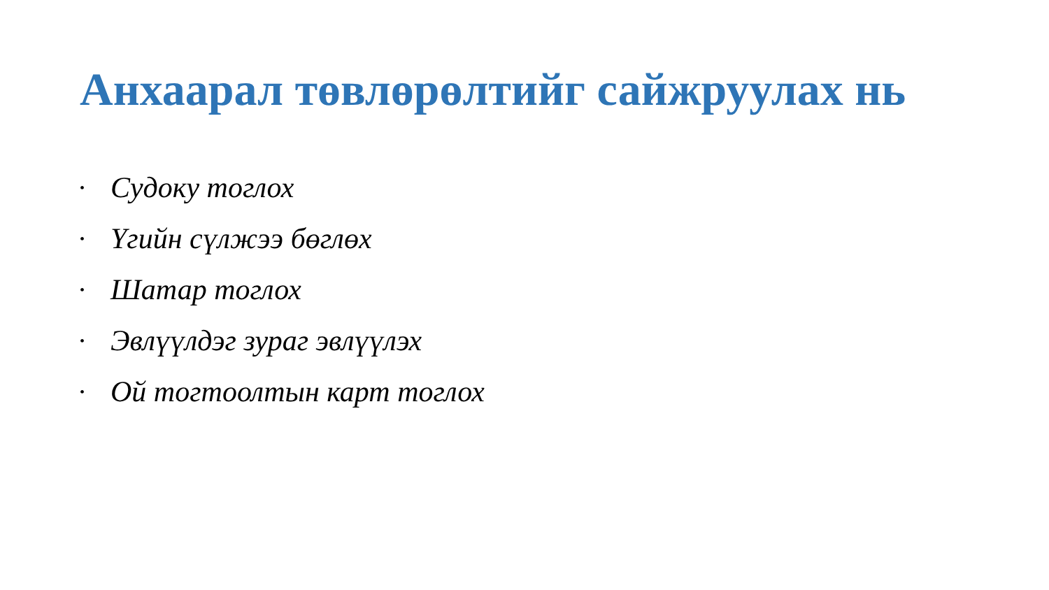Анхаарал төвлөрөлтийг сайжруулах нь
• Судоку тоглох
• Үгийн сүлжээ бөглөх
• Шатар тоглох
• Эвлүүлдэг зураг эвлүүлэх
• Ой тогтоолтын карт тоглох